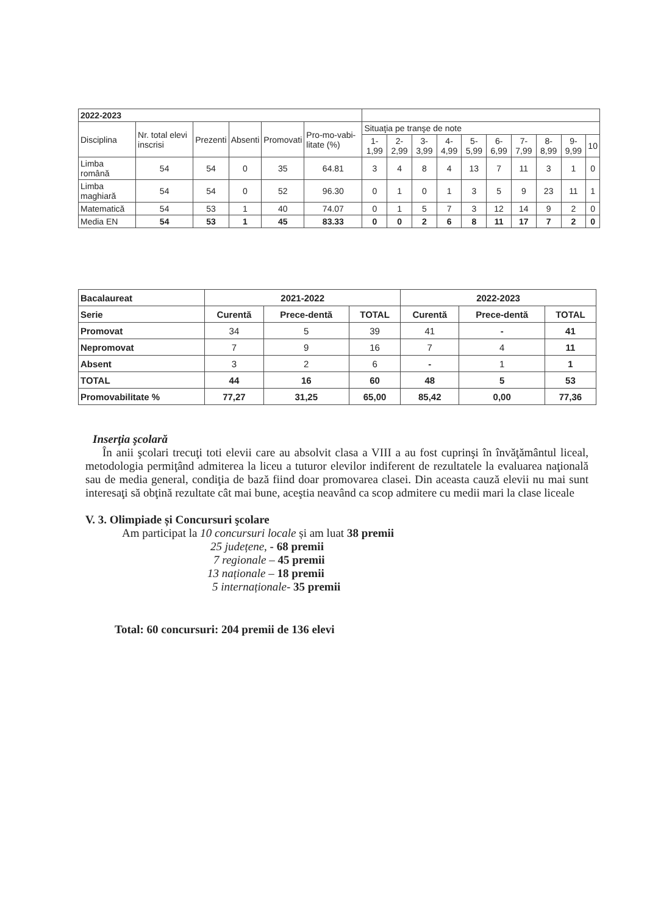| 2022-2023 | | | | | | | | | | | | | | | |
| Disciplina | Nr. total elevi inscrisi | Prezenti | Absenti | Promovati | Pro-mo-vabi-litate (%) | Situaţia pe tranşe de note | | | | | | | | | |
| | | | | | | 1-1,99 | 2-2,99 | 3-3,99 | 4-4,99 | 5-5,99 | 6-6,99 | 7-7,99 | 8-8,99 | 9-9,99 | 10 |
| Limba română | 54 | 54 | 0 | 35 | 64.81 | 3 | 4 | 8 | 4 | 13 | 7 | 11 | 3 | 1 | 0 |
| Limba maghiară | 54 | 54 | 0 | 52 | 96.30 | 0 | 1 | 0 | 1 | 3 | 5 | 9 | 23 | 11 | 1 |
| Matematică | 54 | 53 | 1 | 40 | 74.07 | 0 | 1 | 5 | 7 | 3 | 12 | 14 | 9 | 2 | 0 |
| Media EN | 54 | 53 | 1 | 45 | 83.33 | 0 | 0 | 2 | 6 | 8 | 11 | 17 | 7 | 2 | 0 |
| Bacalaureat | 2021-2022 | | | 2022-2023 | | |
| Serie | Curentă | Prece-dentă | TOTAL | Curentă | Prece-dentă | TOTAL |
| Promovat | 34 | 5 | 39 | 41 | - | 41 |
| Nepromovat | 7 | 9 | 16 | 7 | 4 | 11 |
| Absent | 3 | 2 | 6 | - | 1 | 1 |
| TOTAL | 44 | 16 | 60 | 48 | 5 | 53 |
| Promovabilitate % | 77,27 | 31,25 | 65,00 | 85,42 | 0,00 | 77,36 |
Inserţia şcolară
În anii şcolari trecuţi toti elevii care au absolvit clasa a VIII a au fost cuprinşi în învăţământul liceal, metodologia permiţând admiterea la liceu a tuturor elevilor indiferent de rezultatele la evaluarea naţională sau de media general, condiţia de bază fiind doar promovarea clasei. Din aceasta cauză elevii nu mai sunt interesaţi să obţină rezultate cât mai bune, aceştia neavând ca scop admitere cu medii mari la clase liceale
V. 3. Olimpiade și Concursuri şcolare
Am participat la 10 concursuri locale și am luat 38 premii
25 județene, - 68 premii
7 regionale – 45 premii
13 naționale – 18 premii
5 internaționale- 35 premii
Total: 60 concursuri: 204 premii de 136 elevi